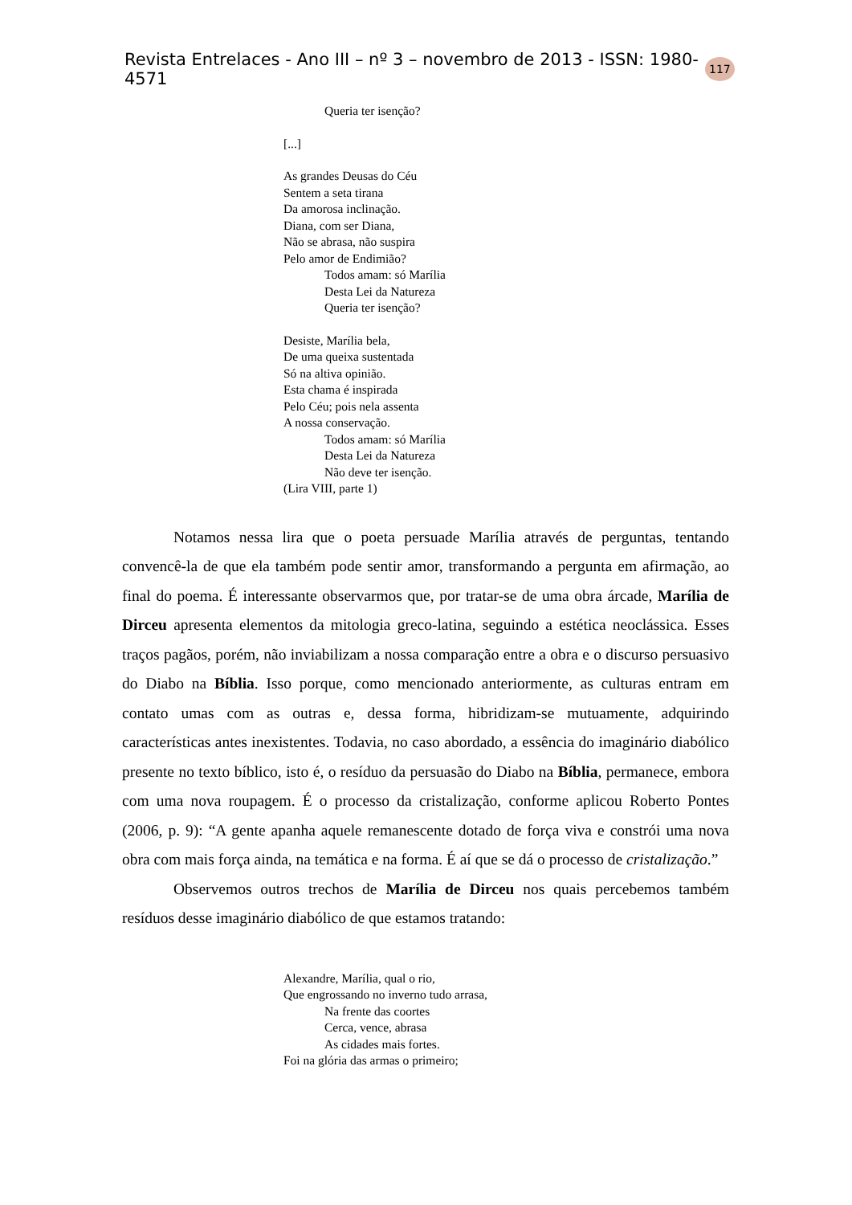Revista Entrelaces - Ano III – nº 3 – novembro de 2013 - ISSN: 1980-4571 117
Queria ter isenção?
[...]
As grandes Deusas do Céu
Sentem a seta tirana
Da amorosa inclinação.
Diana, com ser Diana,
Não se abrasa, não suspira
Pelo amor de Endimião?
Todos amam: só Marília
Desta Lei da Natureza
Queria ter isenção?
Desiste, Marília bela,
De uma queixa sustentada
Só na altiva opinião.
Esta chama é inspirada
Pelo Céu; pois nela assenta
A nossa conservação.
Todos amam: só Marília
Desta Lei da Natureza
Não deve ter isenção.
(Lira VIII, parte 1)
Notamos nessa lira que o poeta persuade Marília através de perguntas, tentando convencê-la de que ela também pode sentir amor, transformando a pergunta em afirmação, ao final do poema. É interessante observarmos que, por tratar-se de uma obra árcade, Marília de Dirceu apresenta elementos da mitologia greco-latina, seguindo a estética neoclássica. Esses traços pagãos, porém, não inviabilizam a nossa comparação entre a obra e o discurso persuasivo do Diabo na Bíblia. Isso porque, como mencionado anteriormente, as culturas entram em contato umas com as outras e, dessa forma, hibridizam-se mutuamente, adquirindo características antes inexistentes. Todavia, no caso abordado, a essência do imaginário diabólico presente no texto bíblico, isto é, o resíduo da persuasão do Diabo na Bíblia, permanece, embora com uma nova roupagem. É o processo da cristalização, conforme aplicou Roberto Pontes (2006, p. 9): “A gente apanha aquele remanescente dotado de força viva e constrói uma nova obra com mais força ainda, na temática e na forma. É aí que se dá o processo de cristalização.”
Observemos outros trechos de Marília de Dirceu nos quais percebemos também resíduos desse imaginário diabólico de que estamos tratando:
Alexandre, Marília, qual o rio,
Que engrossando no inverno tudo arrasa,
Na frente das coortes
Cerca, vence, abrasa
As cidades mais fortes.
Foi na glória das armas o primeiro;